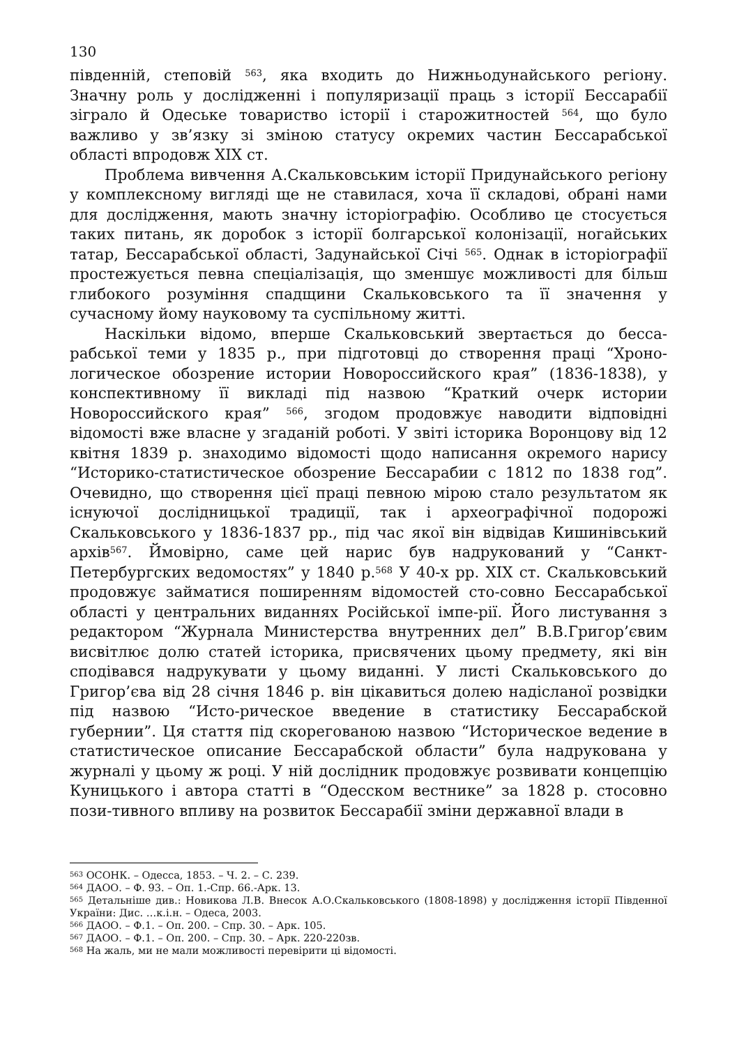130
південній, степовій <sup>563</sup>, яка входить до Нижньодунайського регіону. Значну роль у дослідженні і популяризації праць з історії Бессарабії зіграло й Одеське товариство історії і старожитностей <sup>564</sup>, що було важливо у зв’язку зі зміною статусу окремих частин Бессарабської області впродовж XIX ст.
Проблема вивчення А.Скальковським історії Придунайського регіону у комплексному вигляді ще не ставилася, хоча її складові, обрані нами для дослідження, мають значну історіографію. Особливо це стосується таких питань, як доробок з історії болгарської колонізації, ногайських татар, Бессарабської області, Задунайської Січі <sup>565</sup>. Однак в історіографії простежується певна спеціалізація, що зменшує можливості для більш глибокого розуміння спадщини Скальковського та її значення у сучасному йому науковому та суспільному житті.
Наскільки відомо, вперше Скальковський звертається до бесса-рабської теми у 1835 р., при підготовці до створення праці “Хроно-логическое обозрение истории Новороссийского края” (1836-1838), у конспективному її викладі під назвою “Краткий очерк истории Новороссийского края” <sup>566</sup>, згодом продовжує наводити відповідні відомості вже власне у згаданій роботі. У звіті історика Воронцову від 12 квітня 1839 р. знаходимо відомості щодо написання окремого нарису “Историко-статистическое обозрение Бессарабии с 1812 по 1838 год”. Очевидно, що створення цієї праці певною мірою стало результатом як існуючої дослідницької традиції, так і археографічної подорожі Скальковського у 1836-1837 рр., під час якої він відвідав Кишинівський архів<sup>567</sup>. Ймовірно, саме цей нарис був надрукований у “Санкт-Петербургских ведомостях” у 1840 р.<sup>568</sup> У 40-х рр. XIX ст. Скальковський продовжує займатися поширенням відомостей сто-совно Бессарабської області у центральних виданнях Російської імпе-рії. Його листування з редактором “Журнала Министерства внутренних дел” В.В.Григор’євим висвітлює долю статей історика, присвячених цьому предмету, які він сподівався надрукувати у цьому виданні. У листі Скальковського до Григор’єва від 28 січня 1846 р. він цікавиться долею надісланої розвідки під назвою “Исто-рическое введение в статистику Бессарабской губернии”. Ця стаття під скорегованою назвою “Историческое ведение в статистическое описание Бессарабской области” була надрукована у журналі у цьому ж році. У ній дослідник продовжує розвивати концепцію Куницького і автора статті в “Одесском вестнике” за 1828 р. стосовно пози-тивного впливу на розвиток Бессарабії зміни державної влади в
<sup>563</sup> ОСОНК. – Одесса, 1853. – Ч. 2. – С. 239.
<sup>564</sup> ДАОО. – Ф. 93. – Оп. 1.-Спр. 66.-Арк. 13.
<sup>565</sup> Детальніше див.: Новикова Л.В. Внесок А.О.Скальковського (1808-1898) у дослідження історії Південної України: Дис. …к.і.н. – Одеса, 2003.
<sup>566</sup> ДАОО. – Ф.1. – Оп. 200. – Спр. 30. – Арк. 105.
<sup>567</sup> ДАОО. – Ф.1. – Оп. 200. – Спр. 30. – Арк. 220-220зв.
<sup>568</sup> На жаль, ми не мали можливості перевірити ці відомості.